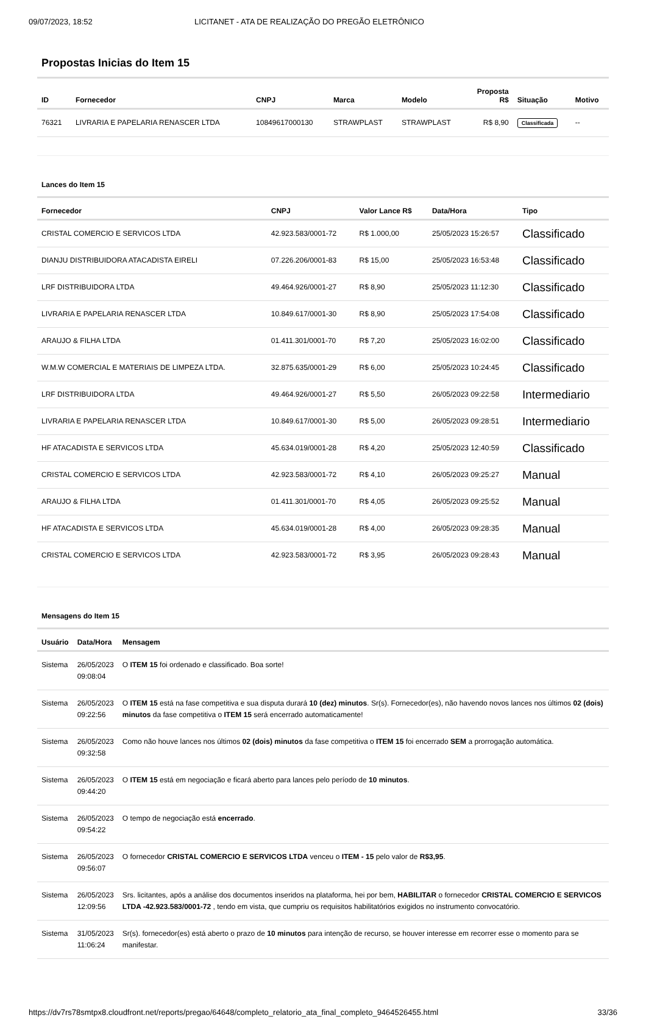09/07/2023, 18:52 LICITANET - ATA DE REALIZAÇÃO DO PREGÃO ELETRÔNICO
Propostas Inicias do Item 15
| ID | Fornecedor | CNPJ | Marca | Modelo | Proposta R$ | Situação | Motivo |
| --- | --- | --- | --- | --- | --- | --- | --- |
| 76321 | LIVRARIA E PAPELARIA RENASCER LTDA | 10849617000130 | STRAWPLAST | STRAWPLAST | R$ 8,90 | Classificada | -- |
Lances do Item 15
| Fornecedor | CNPJ | Valor Lance R$ | Data/Hora | Tipo |
| --- | --- | --- | --- | --- |
| CRISTAL COMERCIO E SERVICOS LTDA | 42.923.583/0001-72 | R$ 1.000,00 | 25/05/2023 15:26:57 | Classificado |
| DIANJU DISTRIBUIDORA ATACADISTA EIRELI | 07.226.206/0001-83 | R$ 15,00 | 25/05/2023 16:53:48 | Classificado |
| LRF DISTRIBUIDORA LTDA | 49.464.926/0001-27 | R$ 8,90 | 25/05/2023 11:12:30 | Classificado |
| LIVRARIA E PAPELARIA RENASCER LTDA | 10.849.617/0001-30 | R$ 8,90 | 25/05/2023 17:54:08 | Classificado |
| ARAUJO & FILHA LTDA | 01.411.301/0001-70 | R$ 7,20 | 25/05/2023 16:02:00 | Classificado |
| W.M.W COMERCIAL E MATERIAIS DE LIMPEZA LTDA. | 32.875.635/0001-29 | R$ 6,00 | 25/05/2023 10:24:45 | Classificado |
| LRF DISTRIBUIDORA LTDA | 49.464.926/0001-27 | R$ 5,50 | 26/05/2023 09:22:58 | Intermediario |
| LIVRARIA E PAPELARIA RENASCER LTDA | 10.849.617/0001-30 | R$ 5,00 | 26/05/2023 09:28:51 | Intermediario |
| HF ATACADISTA E SERVICOS LTDA | 45.634.019/0001-28 | R$ 4,20 | 25/05/2023 12:40:59 | Classificado |
| CRISTAL COMERCIO E SERVICOS LTDA | 42.923.583/0001-72 | R$ 4,10 | 26/05/2023 09:25:27 | Manual |
| ARAUJO & FILHA LTDA | 01.411.301/0001-70 | R$ 4,05 | 26/05/2023 09:25:52 | Manual |
| HF ATACADISTA E SERVICOS LTDA | 45.634.019/0001-28 | R$ 4,00 | 26/05/2023 09:28:35 | Manual |
| CRISTAL COMERCIO E SERVICOS LTDA | 42.923.583/0001-72 | R$ 3,95 | 26/05/2023 09:28:43 | Manual |
Mensagens do Item 15
| Usuário | Data/Hora | Mensagem |
| --- | --- | --- |
| Sistema | 26/05/2023 09:08:04 | O ITEM 15 foi ordenado e classificado. Boa sorte! |
| Sistema | 26/05/2023 09:22:56 | O ITEM 15 está na fase competitiva e sua disputa durará 10 (dez) minutos . Sr(s). Fornecedor(es), não havendo novos lances nos últimos 02 (dois) minutos da fase competitiva o ITEM 15 será encerrado automaticamente! |
| Sistema | 26/05/2023 09:32:58 | Como não houve lances nos últimos 02 (dois) minutos da fase competitiva o ITEM 15 foi encerrado SEM a prorrogação automática. |
| Sistema | 26/05/2023 09:44:20 | O ITEM 15 está em negociação e ficará aberto para lances pelo período de 10 minutos . |
| Sistema | 26/05/2023 09:54:22 | O tempo de negociação está encerrado . |
| Sistema | 26/05/2023 09:56:07 | O fornecedor CRISTAL COMERCIO E SERVICOS LTDA venceu o ITEM - 15 pelo valor de R$3,95 . |
| Sistema | 26/05/2023 12:09:56 | Srs. licitantes, após a análise dos documentos inseridos na plataforma, hei por bem, HABILITAR o fornecedor CRISTAL COMERCIO E SERVICOS LTDA -42.923.583/0001-72 , tendo em vista, que cumpriu os requisitos habilitatórios exigidos no instrumento convocatório. |
| Sistema | 31/05/2023 11:06:24 | Sr(s). fornecedor(es) está aberto o prazo de 10 minutos para intenção de recurso, se houver interesse em recorrer esse o momento para se manifestar. |
https://dv7rs78smtpx8.cloudfront.net/reports/pregao/64648/completo_relatorio_ata_final_completo_9464526455.html 33/36